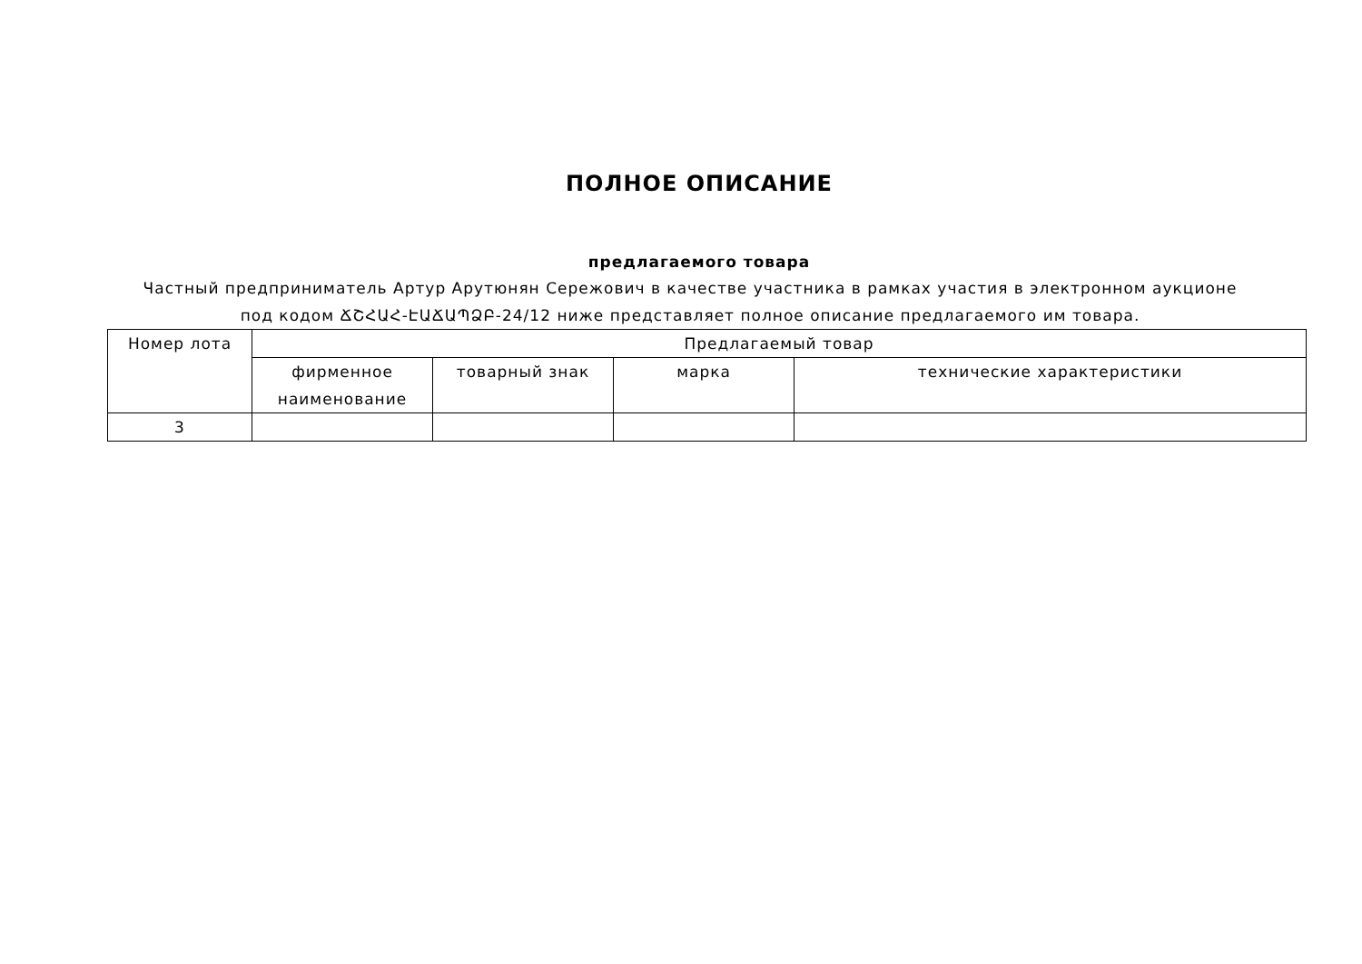ПОЛНОЕ ОПИСАНИЕ
предлагаемого товара
Частный предприниматель Артур Арутюнян Сережович в качестве участника в рамках участия в электронном аукционе под кодом ՃՇՀԱՀ-ԷԱՃԱՊՁԲ-24/12 ниже представляет полное описание предлагаемого им товара.
| Номер лота | Предлагаемый товар | | | |
| --- | --- | --- | --- | --- |
| | фирменное наименование | товарный знак | марка | технические характеристики |
| 3 | | | | |